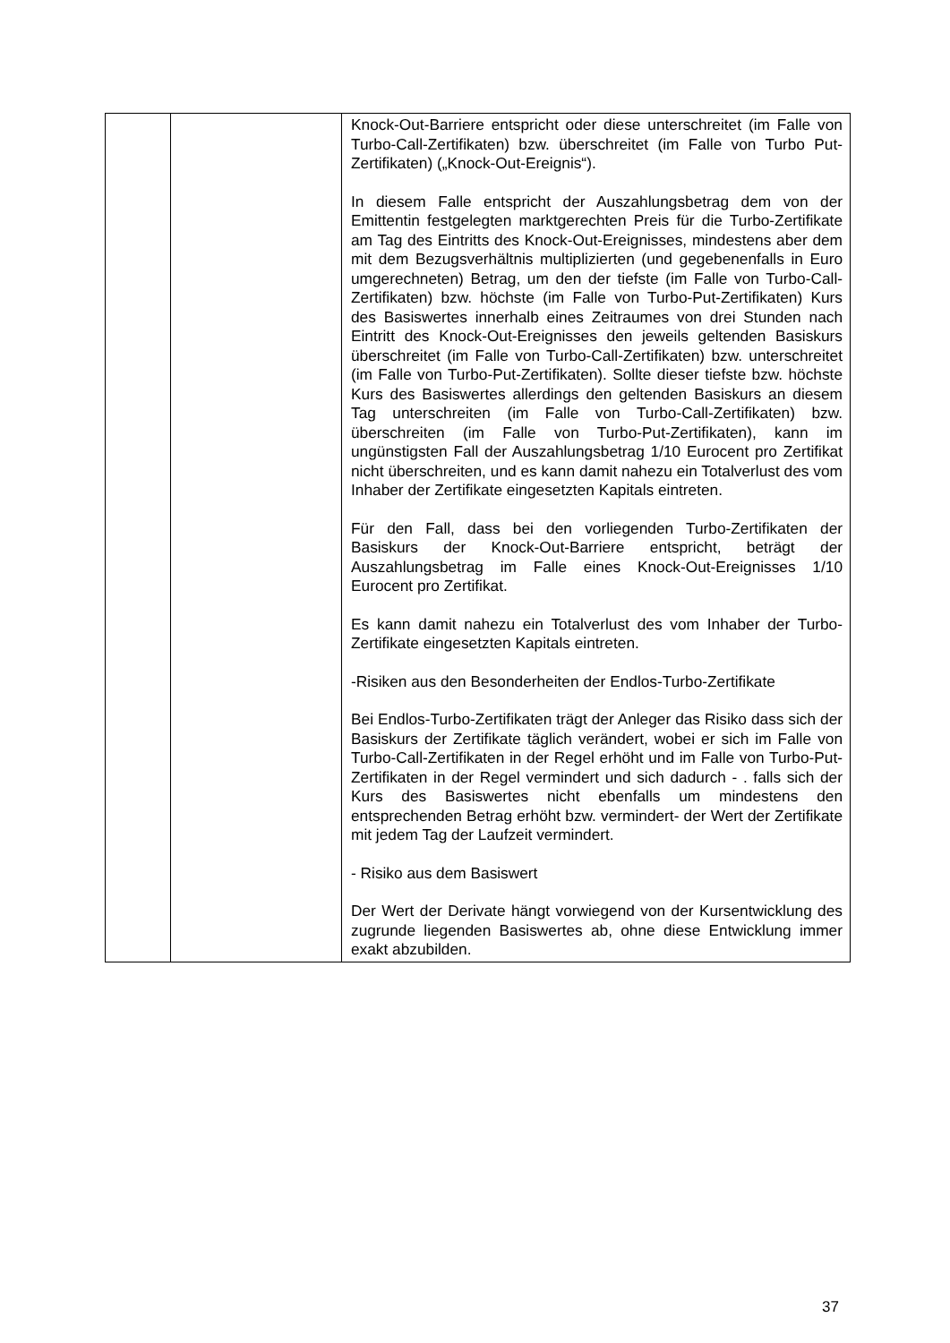| | | Knock-Out-Barriere entspricht oder diese unterschreitet (im Falle von Turbo-Call-Zertifikaten) bzw. überschreitet (im Falle von Turbo Put-Zertifikaten) („Knock-Out-Ereignis“). In diesem Falle entspricht der Auszahlungsbetrag dem von der Emittentin festgelegten marktgerechten Preis für die Turbo-Zertifikate am Tag des Eintritts des Knock-Out-Ereignisses, mindestens aber dem mit dem Bezugsverhältnis multiplizierten (und gegebenenfalls in Euro umgerechneten) Betrag, um den der tiefste (im Falle von Turbo-Call-Zertifikaten) bzw. höchste (im Falle von Turbo-Put-Zertifikaten) Kurs des Basiswertes innerhalb eines Zeitraumes von drei Stunden nach Eintritt des Knock-Out-Ereignisses den jeweils geltenden Basiskurs überschreitet (im Falle von Turbo-Call-Zertifikaten) bzw. unterschreitet (im Falle von Turbo-Put-Zertifikaten). Sollte dieser tiefste bzw. höchste Kurs des Basiswertes allerdings den geltenden Basiskurs an diesem Tag unterschreiten (im Falle von Turbo-Call-Zertifikaten) bzw. überschreiten (im Falle von Turbo-Put-Zertifikaten), kann im ungünstigsten Fall der Auszahlungsbetrag 1/10 Eurocent pro Zertifikat nicht überschreiten, und es kann damit nahezu ein Totalverlust des vom Inhaber der Zertifikate eingesetzten Kapitals eintreten. Für den Fall, dass bei den vorliegenden Turbo-Zertifikaten der Basiskurs der Knock-Out-Barriere entspricht, beträgt der Auszahlungsbetrag im Falle eines Knock-Out-Ereignisses 1/10 Eurocent pro Zertifikat. Es kann damit nahezu ein Totalverlust des vom Inhaber der Turbo-Zertifikate eingesetzten Kapitals eintreten. -Risiken aus den Besonderheiten der Endlos-Turbo-Zertifikate Bei Endlos-Turbo-Zertifikaten trägt der Anleger das Risiko dass sich der Basiskurs der Zertifikate täglich verändert, wobei er sich im Falle von Turbo-Call-Zertifikaten in der Regel erhöht und im Falle von Turbo-Put-Zertifikaten in der Regel vermindert und sich dadurch - . falls sich der Kurs des Basiswertes nicht ebenfalls um mindestens den entsprechenden Betrag erhöht bzw. vermindert- der Wert der Zertifikate mit jedem Tag der Laufzeit vermindert. - Risiko aus dem Basiswert Der Wert der Derivate hängt vorwiegend von der Kursentwicklung des zugrunde liegenden Basiswertes ab, ohne diese Entwicklung immer exakt abzubilden. |
37